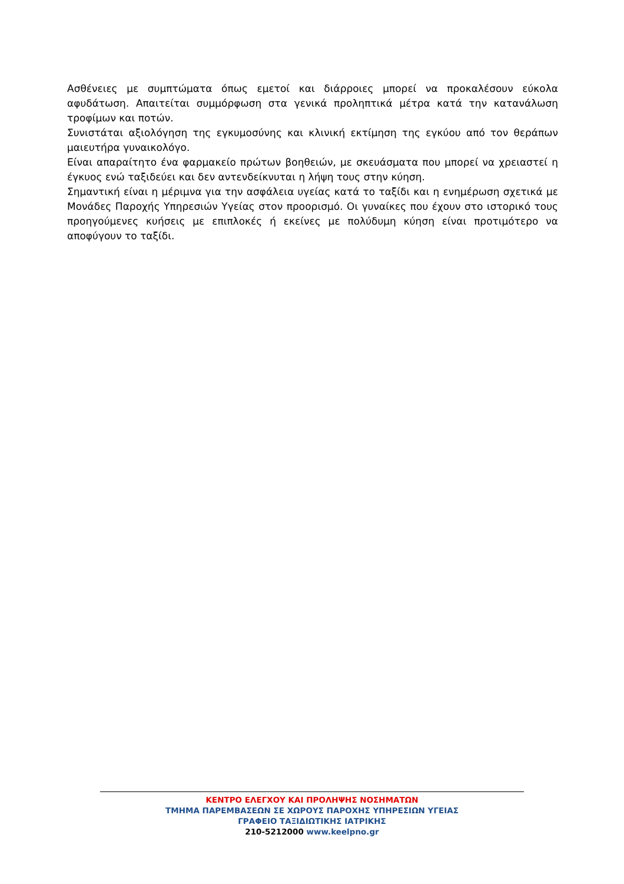Ασθένειες με συμπτώματα όπως εμετοί και διάρροιες μπορεί να προκαλέσουν εύκολα αφυδάτωση. Απαιτείται συμμόρφωση στα γενικά προληπτικά μέτρα κατά την κατανάλωση τροφίμων και ποτών.
Συνιστάται αξιολόγηση της εγκυμοσύνης και κλινική εκτίμηση της εγκύου από τον θεράπων μαιευτήρα γυναικολόγο.
Είναι απαραίτητο ένα φαρμακείο πρώτων βοηθειών, με σκευάσματα που μπορεί να χρειαστεί η έγκυος ενώ ταξιδεύει και δεν αντενδείκνυται η λήψη τους στην κύηση.
Σημαντική είναι η μέριμνα για την ασφάλεια υγείας κατά το ταξίδι και η ενημέρωση σχετικά με Μονάδες Παροχής Υπηρεσιών Υγείας στον προορισμό. Οι γυναίκες που έχουν στο ιστορικό τους προηγούμενες κυήσεις με επιπλοκές ή εκείνες με πολύδυμη κύηση είναι προτιμότερο να αποφύγουν το ταξίδι.
ΚΕΝΤΡΟ ΕΛΕΓΧΟΥ ΚΑΙ ΠΡΟΛΗΨΗΣ ΝΟΣΗΜΑΤΩΝ
ΤΜΗΜΑ ΠΑΡΕΜΒΑΣΕΩΝ ΣΕ ΧΩΡΟΥΣ ΠΑΡΟΧΗΣ ΥΠΗΡΕΣΙΩΝ ΥΓΕΙΑΣ
ΓΡΑΦΕΙΟ ΤΑΞΙΔΙΩΤΙΚΗΣ ΙΑΤΡΙΚΗΣ
210-5212000 www.keelpno.gr